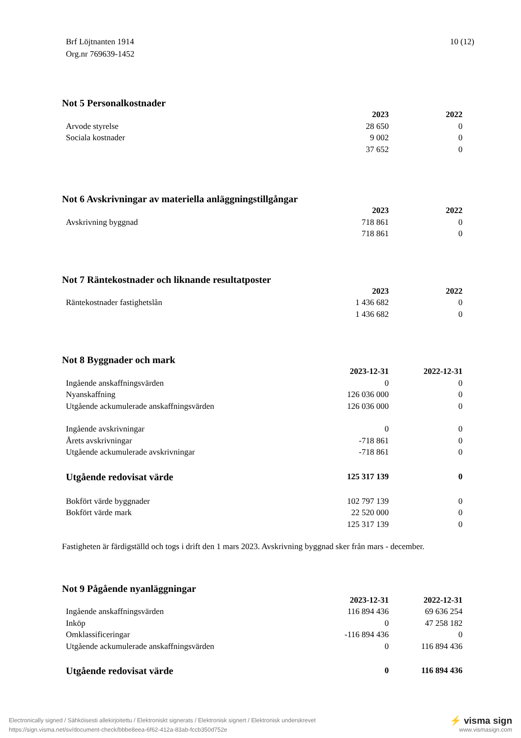Brf Löjtnanten 1914
Org.nr 769639-1452
10 (12)
Not 5 Personalkostnader
| | 2023 | 2022 |
| Arvode styrelse | 28 650 | 0 |
| Sociala kostnader | 9 002 | 0 |
| | 37 652 | 0 |
Not 6 Avskrivningar av materiella anläggningstillgångar
| | 2023 | 2022 |
| Avskrivning byggnad | 718 861 | 0 |
| | 718 861 | 0 |
Not 7 Räntekostnader och liknande resultatposter
| | 2023 | 2022 |
| Räntekostnader fastighetslån | 1 436 682 | 0 |
| | 1 436 682 | 0 |
Not 8 Byggnader och mark
| | 2023-12-31 | 2022-12-31 |
| Ingående anskaffningsvärden | 0 | 0 |
| Nyanskaffning | 126 036 000 | 0 |
| Utgående ackumulerade anskaffningsvärden | 126 036 000 | 0 |
| Ingående avskrivningar | 0 | 0 |
| Årets avskrivningar | -718 861 | 0 |
| Utgående ackumulerade avskrivningar | -718 861 | 0 |
| Utgående redovisat värde | 125 317 139 | 0 |
| Bokfört värde byggnader | 102 797 139 | 0 |
| Bokfört värde mark | 22 520 000 | 0 |
| | 125 317 139 | 0 |
Fastigheten är färdigställd och togs i drift den 1 mars 2023. Avskrivning byggnad sker från mars - december.
Not 9 Pågående nyanläggningar
| | 2023-12-31 | 2022-12-31 |
| Ingående anskaffningsvärden | 116 894 436 | 69 636 254 |
| Inköp | 0 | 47 258 182 |
| Omklassificeringar | -116 894 436 | 0 |
| Utgående ackumulerade anskaffningsvärden | 0 | 116 894 436 |
| Utgående redovisat värde | 0 | 116 894 436 |
Electronically signed / Sähköisesti allekirjoitettu / Elektroniskt signerats / Elektronisk signert / Elektronisk underskrevet
https://sign.visma.net/sv/document-check/bbbe8eea-6f62-412a-83ab-fccb350d752e
⚡ visma sign
www.vismasign.com